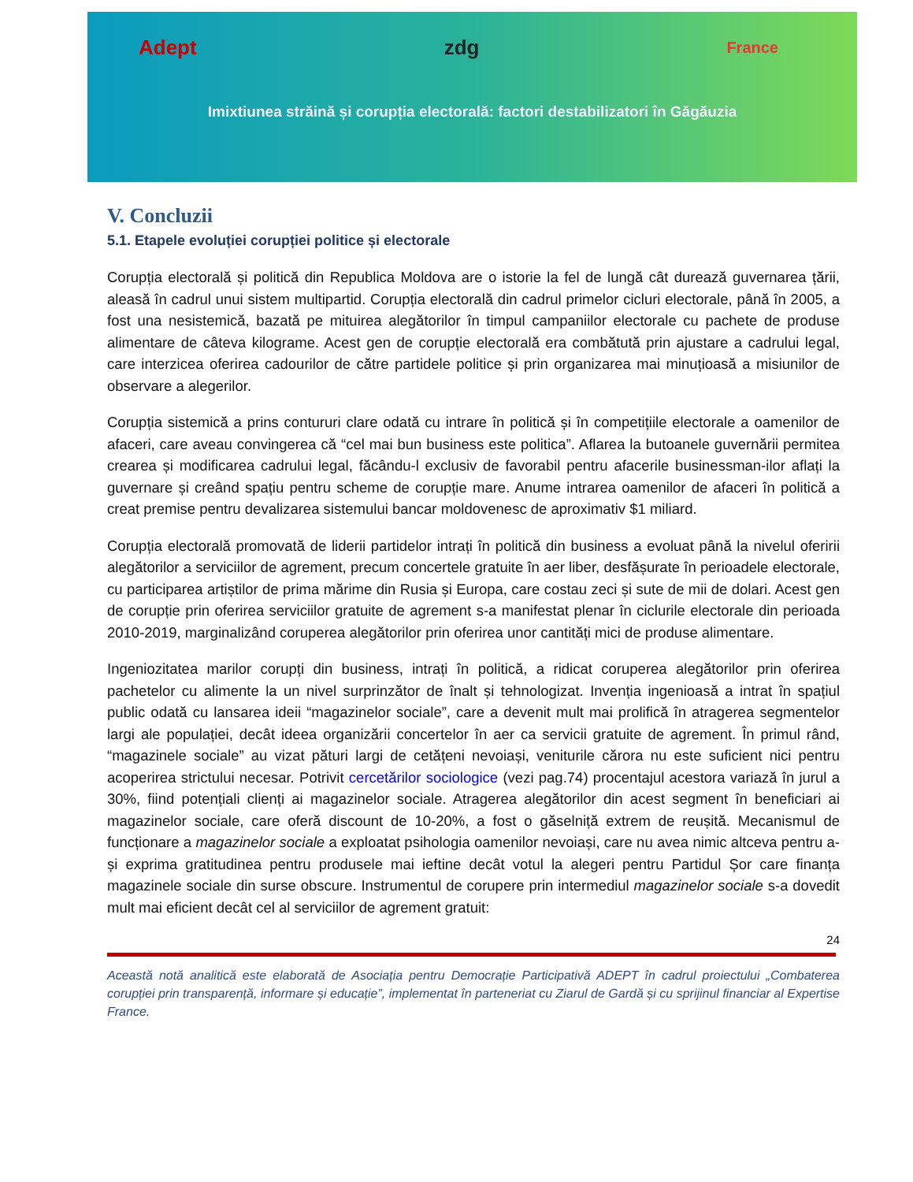Adept zdg France
Imixtiunea străină și corupția electorală: factori destabilizatori în Găgăuzia
V. Concluzii
5.1. Etapele evoluției corupției politice și electorale
Corupția electorală și politică din Republica Moldova are o istorie la fel de lungă cât durează guvernarea țării, aleasă în cadrul unui sistem multipartid. Corupția electorală din cadrul primelor cicluri electorale, până în 2005, a fost una nesistemică, bazată pe mituirea alegătorilor în timpul campaniilor electorale cu pachete de produse alimentare de câteva kilograme. Acest gen de corupție electorală era combătută prin ajustare a cadrului legal, care interzicea oferirea cadourilor de către partidele politice și prin organizarea mai minuțioasă a misiunilor de observare a alegerilor.
Corupția sistemică a prins contururi clare odată cu intrare în politică și în competițiile electorale a oamenilor de afaceri, care aveau convingerea că “cel mai bun business este politica”. Aflarea la butoanele guvernării permitea crearea și modificarea cadrului legal, făcându-l exclusiv de favorabil pentru afacerile businessman-ilor aflați la guvernare și creând spațiu pentru scheme de corupție mare. Anume intrarea oamenilor de afaceri în politică a creat premise pentru devalizarea sistemului bancar moldovenesc de aproximativ $1 miliard.
Corupția electorală promovată de liderii partidelor intrați în politică din business a evoluat până la nivelul oferirii alegătorilor a serviciilor de agrement, precum concertele gratuite în aer liber, desfășurate în perioadele electorale, cu participarea artiștilor de prima mărime din Rusia și Europa, care costau zeci și sute de mii de dolari. Acest gen de corupție prin oferirea serviciilor gratuite de agrement s-a manifestat plenar în ciclurile electorale din perioada 2010-2019, marginalizând coruperea alegătorilor prin oferirea unor cantități mici de produse alimentare.
Ingeniozitatea marilor corupți din business, intrați în politică, a ridicat coruperea alegătorilor prin oferirea pachetelor cu alimente la un nivel surprinzător de înalt și tehnologizat. Invenția ingenioasă a intrat în spațiul public odată cu lansarea ideii “magazinelor sociale”, care a devenit mult mai prolifică în atragerea segmentelor largi ale populației, decât ideea organizării concertelor în aer ca servicii gratuite de agrement. În primul rând, “magazinele sociale” au vizat pături largi de cetățeni nevoiași, veniturile cărora nu este suficient nici pentru acoperirea strictului necesar. Potrivit cercetărilor sociologice (vezi pag.74) procentajul acestora variază în jurul a 30%, fiind potențiali clienți ai magazinelor sociale. Atragerea alegătorilor din acest segment în beneficiari ai magazinelor sociale, care oferă discount de 10-20%, a fost o găselniță extrem de reușită. Mecanismul de funcționare a magazinelor sociale a exploatat psihologia oamenilor nevoiași, care nu avea nimic altceva pentru a-și exprima gratitudinea pentru produsele mai ieftine decât votul la alegeri pentru Partidul Șor care finanța magazinele sociale din surse obscure. Instrumentul de corupere prin intermediul magazinelor sociale s-a dovedit mult mai eficient decât cel al serviciilor de agrement gratuit:
24
Această notă analitică este elaborată de Asociația pentru Democrație Participativă ADEPT în cadrul proiectului „Combaterea corupției prin transparență, informare și educație”, implementat în parteneriat cu Ziarul de Gardă și cu sprijinul financiar al Expertise France.